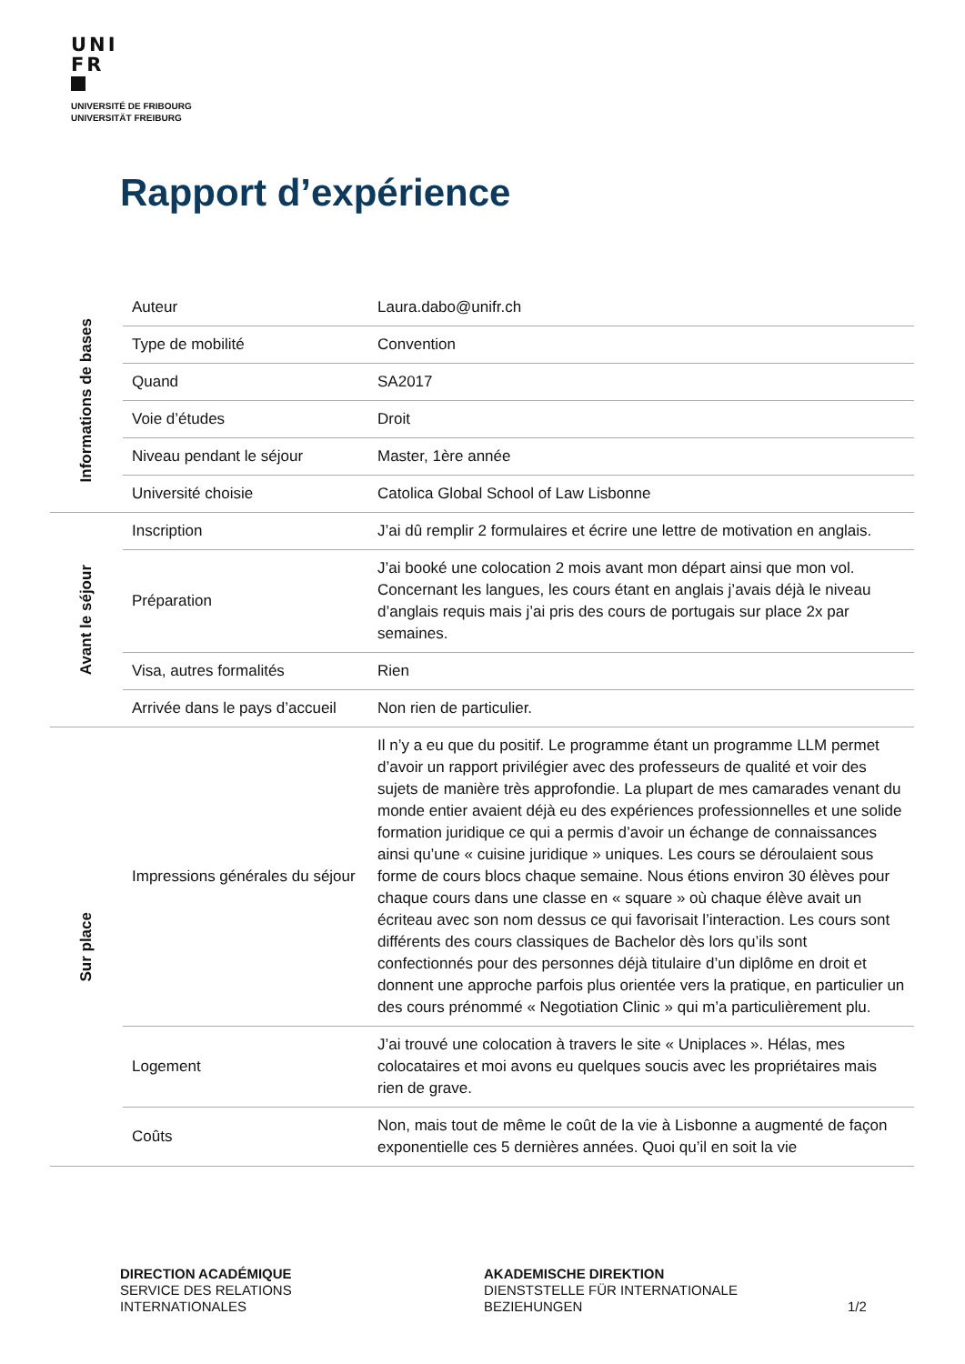UNI
FR
UNIVERSITÉ DE FRIBOURG
UNIVERSITÄT FREIBURG
Rapport d’expérience
| Informations de bases | Auteur | Laura.dabo@unifr.ch |
| | Type de mobilité | Convention |
| | Quand | SA2017 |
| | Voie d’études | Droit |
| | Niveau pendant le séjour | Master, 1ère année |
| | Université choisie | Catolica Global School of Law Lisbonne |
| Avant le séjour | Inscription | J’ai dû remplir 2 formulaires et écrire une lettre de motivation en anglais. |
| | Préparation | J’ai booké une colocation 2 mois avant mon départ ainsi que mon vol. Concernant les langues, les cours étant en anglais j’avais déjà le niveau d’anglais requis mais j’ai pris des cours de portugais sur place 2x par semaines. |
| | Visa, autres formalités | Rien |
| | Arrivée dans le pays d’accueil | Non rien de particulier. |
| Sur place | Impressions générales du séjour | Il n’y a eu que du positif. Le programme étant un programme LLM permet d’avoir un rapport privilégier avec des professeurs de qualité et voir des sujets de manière très approfondie. La plupart de mes camarades venant du monde entier avaient déjà eu des expériences professionnelles et une solide formation juridique ce qui a permis d’avoir un échange de connaissances ainsi qu’une « cuisine juridique » uniques. Les cours se déroulaient sous forme de cours blocs chaque semaine. Nous étions environ 30 élèves pour chaque cours dans une classe en « square » où chaque élève avait un écriteau avec son nom dessus ce qui favorisait l’interaction. Les cours sont différents des cours classiques de Bachelor dès lors qu’ils sont confectionnés pour des personnes déjà titulaire d’un diplôme en droit et donnent une approche parfois plus orientée vers la pratique, en particulier un des cours prénommé « Negotiation Clinic » qui m’a particulièrement plu. |
| | Logement | J’ai trouvé une colocation à travers le site « Uniplaces ». Hélas, mes colocataires et moi avons eu quelques soucis avec les propriétaires mais rien de grave. |
| | Coûts | Non, mais tout de même le coût de la vie à Lisbonne a augmenté de façon exponentielle ces 5 dernières années. Quoi qu’il en soit la vie |
DIRECTION ACADÉMIQUE
SERVICE DES RELATIONS
INTERNATIONALES
AKADEMISCHE DIREKTION
DIENSTSTELLE FÜR INTERNATIONALE
BEZIEHUNGEN
1/2